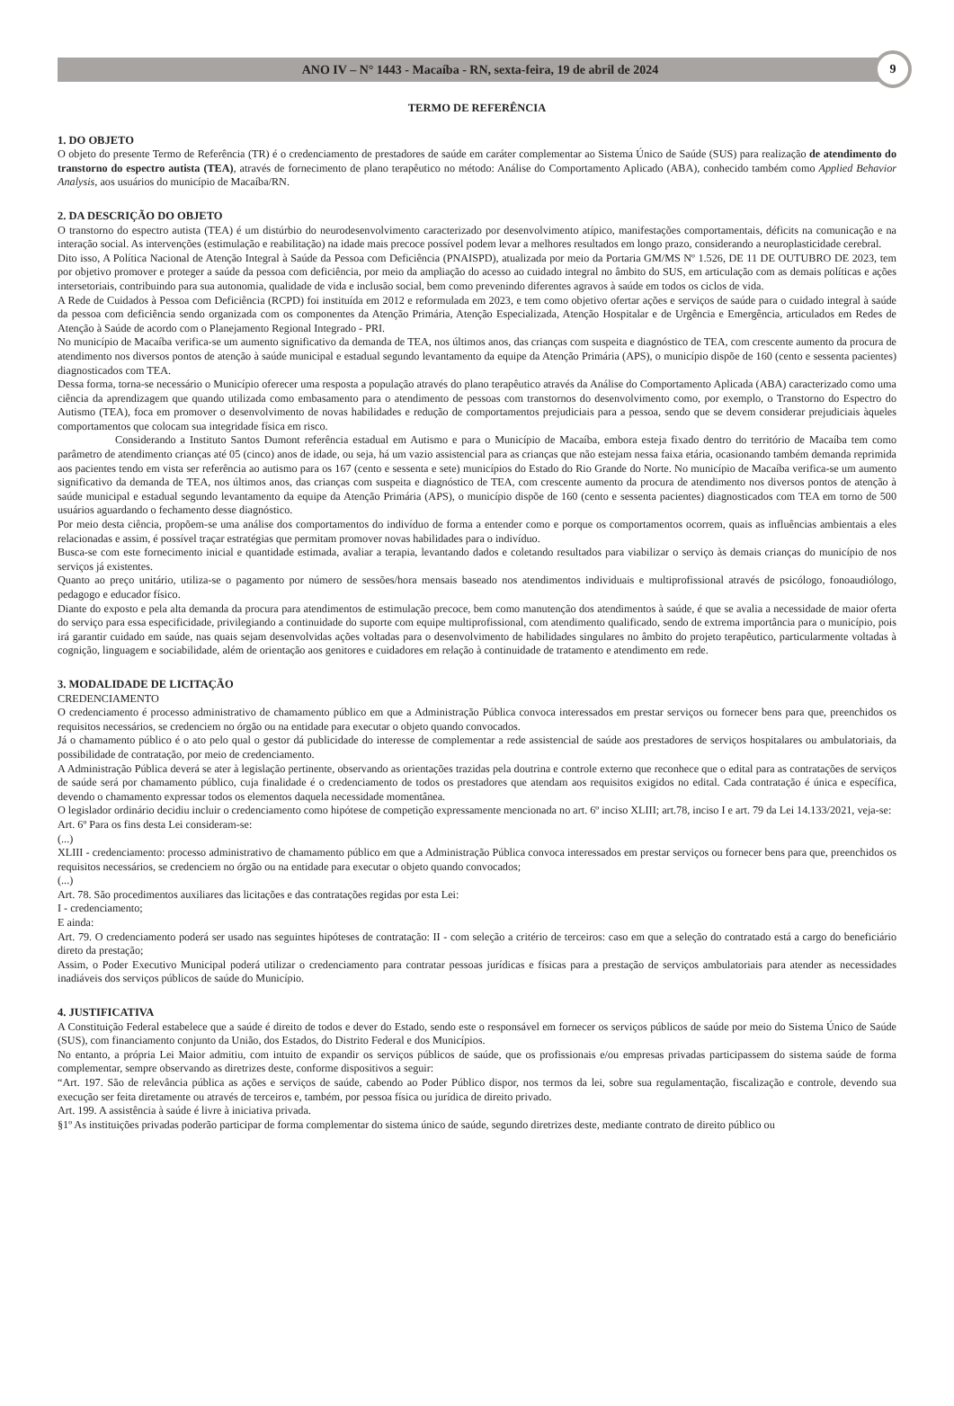ANO IV – N° 1443 - Macaíba - RN, sexta-feira, 19 de abril de 2024
9
TERMO DE REFERÊNCIA
1. DO OBJETO
O objeto do presente Termo de Referência (TR) é o credenciamento de prestadores de saúde em caráter complementar ao Sistema Único de Saúde (SUS) para realização de atendimento do transtorno do espectro autista (TEA), através de fornecimento de plano terapêutico no método: Análise do Comportamento Aplicado (ABA), conhecido também como Applied Behavior Analysis, aos usuários do município de Macaíba/RN.
2. DA DESCRIÇÃO DO OBJETO
O transtorno do espectro autista (TEA) é um distúrbio do neurodesenvolvimento caracterizado por desenvolvimento atípico, manifestações comportamentais, déficits na comunicação e na interação social. As intervenções (estimulação e reabilitação) na idade mais precoce possível podem levar a melhores resultados em longo prazo, considerando a neuroplasticidade cerebral.
Dito isso, A Política Nacional de Atenção Integral à Saúde da Pessoa com Deficiência (PNAISPD), atualizada por meio da Portaria GM/MS Nº 1.526, DE 11 DE OUTUBRO DE 2023, tem por objetivo promover e proteger a saúde da pessoa com deficiência, por meio da ampliação do acesso ao cuidado integral no âmbito do SUS, em articulação com as demais políticas e ações intersetoriais, contribuindo para sua autonomia, qualidade de vida e inclusão social, bem como prevenindo diferentes agravos à saúde em todos os ciclos de vida.
A Rede de Cuidados à Pessoa com Deficiência (RCPD) foi instituída em 2012 e reformulada em 2023, e tem como objetivo ofertar ações e serviços de saúde para o cuidado integral à saúde da pessoa com deficiência sendo organizada com os componentes da Atenção Primária, Atenção Especializada, Atenção Hospitalar e de Urgência e Emergência, articulados em Redes de Atenção à Saúde de acordo com o Planejamento Regional Integrado - PRI.
No município de Macaíba verifica-se um aumento significativo da demanda de TEA, nos últimos anos, das crianças com suspeita e diagnóstico de TEA, com crescente aumento da procura de atendimento nos diversos pontos de atenção à saúde municipal e estadual segundo levantamento da equipe da Atenção Primária (APS), o município dispõe de 160 (cento e sessenta pacientes) diagnosticados com TEA.
Dessa forma, torna-se necessário o Município oferecer uma resposta a população através do plano terapêutico através da Análise do Comportamento Aplicada (ABA) caracterizado como uma ciência da aprendizagem que quando utilizada como embasamento para o atendimento de pessoas com transtornos do desenvolvimento como, por exemplo, o Transtorno do Espectro do Autismo (TEA), foca em promover o desenvolvimento de novas habilidades e redução de comportamentos prejudiciais para a pessoa, sendo que se devem considerar prejudiciais àqueles comportamentos que colocam sua integridade física em risco.
Considerando a Instituto Santos Dumont referência estadual em Autismo e para o Município de Macaíba, embora esteja fixado dentro do território de Macaíba tem como parâmetro de atendimento crianças até 05 (cinco) anos de idade, ou seja, há um vazio assistencial para as crianças que não estejam nessa faixa etária, ocasionando também demanda reprimida aos pacientes tendo em vista ser referência ao autismo para os 167 (cento e sessenta e sete) municípios do Estado do Rio Grande do Norte. No município de Macaíba verifica-se um aumento significativo da demanda de TEA, nos últimos anos, das crianças com suspeita e diagnóstico de TEA, com crescente aumento da procura de atendimento nos diversos pontos de atenção à saúde municipal e estadual segundo levantamento da equipe da Atenção Primária (APS), o município dispõe de 160 (cento e sessenta pacientes) diagnosticados com TEA em torno de 500 usuários aguardando o fechamento desse diagnóstico.
Por meio desta ciência, propõem-se uma análise dos comportamentos do indivíduo de forma a entender como e porque os comportamentos ocorrem, quais as influências ambientais a eles relacionadas e assim, é possível traçar estratégias que permitam promover novas habilidades para o indivíduo.
Busca-se com este fornecimento inicial e quantidade estimada, avaliar a terapia, levantando dados e coletando resultados para viabilizar o serviço às demais crianças do município de nos serviços já existentes.
Quanto ao preço unitário, utiliza-se o pagamento por número de sessões/hora mensais baseado nos atendimentos individuais e multiprofissional através de psicólogo, fonoaudiólogo, pedagogo e educador físico.
Diante do exposto e pela alta demanda da procura para atendimentos de estimulação precoce, bem como manutenção dos atendimentos à saúde, é que se avalia a necessidade de maior oferta do serviço para essa especificidade, privilegiando a continuidade do suporte com equipe multiprofissional, com atendimento qualificado, sendo de extrema importância para o município, pois irá garantir cuidado em saúde, nas quais sejam desenvolvidas ações voltadas para o desenvolvimento de habilidades singulares no âmbito do projeto terapêutico, particularmente voltadas à cognição, linguagem e sociabilidade, além de orientação aos genitores e cuidadores em relação à continuidade de tratamento e atendimento em rede.
3. MODALIDADE DE LICITAÇÃO
CREDENCIAMENTO
O credenciamento é processo administrativo de chamamento público em que a Administração Pública convoca interessados em prestar serviços ou fornecer bens para que, preenchidos os requisitos necessários, se credenciem no órgão ou na entidade para executar o objeto quando convocados.
Já o chamamento público é o ato pelo qual o gestor dá publicidade do interesse de complementar a rede assistencial de saúde aos prestadores de serviços hospitalares ou ambulatoriais, da possibilidade de contratação, por meio de credenciamento.
A Administração Pública deverá se ater à legislação pertinente, observando as orientações trazidas pela doutrina e controle externo que reconhece que o edital para as contratações de serviços de saúde será por chamamento público, cuja finalidade é o credenciamento de todos os prestadores que atendam aos requisitos exigidos no edital. Cada contratação é única e específica, devendo o chamamento expressar todos os elementos daquela necessidade momentânea.
O legislador ordinário decidiu incluir o credenciamento como hipótese de competição expressamente mencionada no art. 6º inciso XLIII; art.78, inciso I e art. 79 da Lei 14.133/2021, veja-se:
Art. 6º Para os fins desta Lei consideram-se:
(...)
XLIII - credenciamento: processo administrativo de chamamento público em que a Administração Pública convoca interessados em prestar serviços ou fornecer bens para que, preenchidos os requisitos necessários, se credenciem no órgão ou na entidade para executar o objeto quando convocados;
(...)
Art. 78. São procedimentos auxiliares das licitações e das contratações regidas por esta Lei:
I - credenciamento;
E ainda:
Art. 79. O credenciamento poderá ser usado nas seguintes hipóteses de contratação: II - com seleção a critério de terceiros: caso em que a seleção do contratado está a cargo do beneficiário direto da prestação;
Assim, o Poder Executivo Municipal poderá utilizar o credenciamento para contratar pessoas jurídicas e físicas para a prestação de serviços ambulatoriais para atender as necessidades inadiáveis dos serviços públicos de saúde do Município.
4. JUSTIFICATIVA
A Constituição Federal estabelece que a saúde é direito de todos e dever do Estado, sendo este o responsável em fornecer os serviços públicos de saúde por meio do Sistema Único de Saúde (SUS), com financiamento conjunto da União, dos Estados, do Distrito Federal e dos Municípios.
No entanto, a própria Lei Maior admitiu, com intuito de expandir os serviços públicos de saúde, que os profissionais e/ou empresas privadas participassem do sistema saúde de forma complementar, sempre observando as diretrizes deste, conforme dispositivos a seguir:
“Art. 197. São de relevância pública as ações e serviços de saúde, cabendo ao Poder Público dispor, nos termos da lei, sobre sua regulamentação, fiscalização e controle, devendo sua execução ser feita diretamente ou através de terceiros e, também, por pessoa física ou jurídica de direito privado.
Art. 199. A assistência à saúde é livre à iniciativa privada.
§1º As instituições privadas poderão participar de forma complementar do sistema único de saúde, segundo diretrizes deste, mediante contrato de direito público ou